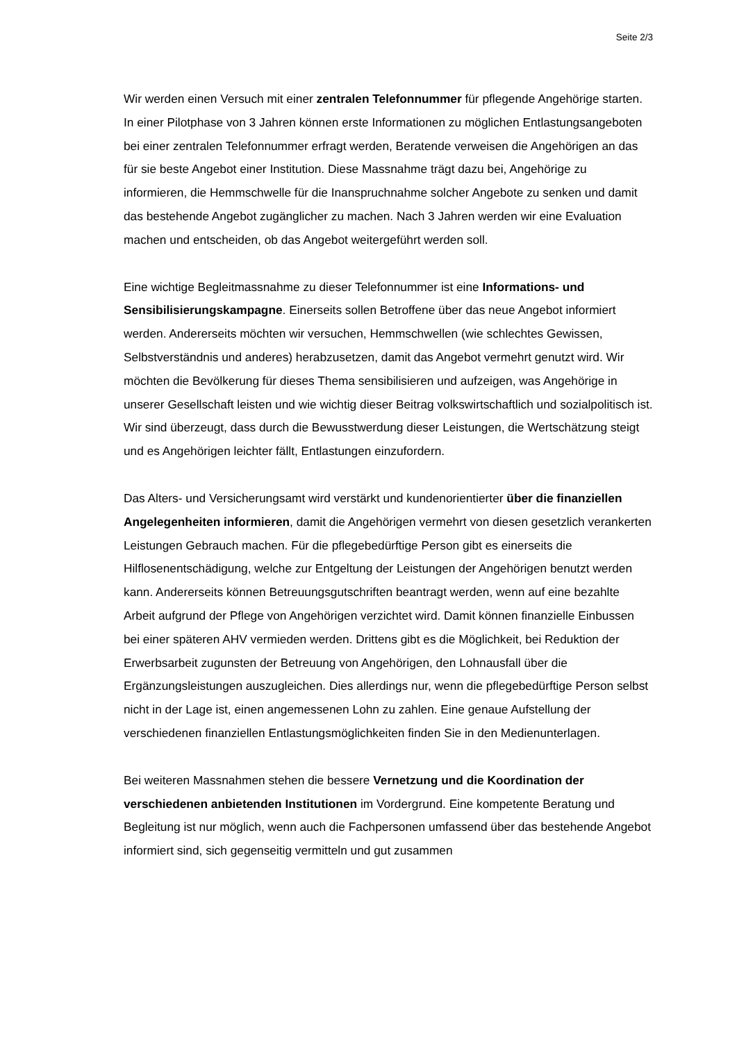Seite 2/3
Wir werden einen Versuch mit einer zentralen Telefonnummer für pflegende Angehörige starten. In einer Pilotphase von 3 Jahren können erste Informationen zu möglichen Entlastungsangeboten bei einer zentralen Telefonnummer erfragt werden, Beratende verweisen die Angehörigen an das für sie beste Angebot einer Institution. Diese Massnahme trägt dazu bei, Angehörige zu informieren, die Hemmschwelle für die Inanspruchnahme solcher Angebote zu senken und damit das bestehende Angebot zugänglicher zu machen. Nach 3 Jahren werden wir eine Evaluation machen und entscheiden, ob das Angebot weitergeführt werden soll.
Eine wichtige Begleitmassnahme zu dieser Telefonnummer ist eine Informations- und Sensibilisierungskampagne. Einerseits sollen Betroffene über das neue Angebot informiert werden. Andererseits möchten wir versuchen, Hemmschwellen (wie schlechtes Gewissen, Selbstverständnis und anderes) herabzusetzen, damit das Angebot vermehrt genutzt wird. Wir möchten die Bevölkerung für dieses Thema sensibilisieren und aufzeigen, was Angehörige in unserer Gesellschaft leisten und wie wichtig dieser Beitrag volkswirtschaftlich und sozialpolitisch ist. Wir sind überzeugt, dass durch die Bewusstwerdung dieser Leistungen, die Wertschätzung steigt und es Angehörigen leichter fällt, Entlastungen einzufordern.
Das Alters- und Versicherungsamt wird verstärkt und kundenorientierter über die finanziellen Angelegenheiten informieren, damit die Angehörigen vermehrt von diesen gesetzlich verankerten Leistungen Gebrauch machen. Für die pflegebedürftige Person gibt es einerseits die Hilflosenentschädigung, welche zur Entgeltung der Leistungen der Angehörigen benutzt werden kann. Andererseits können Betreuungsgutschriften beantragt werden, wenn auf eine bezahlte Arbeit aufgrund der Pflege von Angehörigen verzichtet wird. Damit können finanzielle Einbussen bei einer späteren AHV vermieden werden. Drittens gibt es die Möglichkeit, bei Reduktion der Erwerbsarbeit zugunsten der Betreuung von Angehörigen, den Lohnausfall über die Ergänzungsleistungen auszugleichen. Dies allerdings nur, wenn die pflegebedürftige Person selbst nicht in der Lage ist, einen angemessenen Lohn zu zahlen. Eine genaue Aufstellung der verschiedenen finanziellen Entlastungsmöglichkeiten finden Sie in den Medienunterlagen.
Bei weiteren Massnahmen stehen die bessere Vernetzung und die Koordination der verschiedenen anbietenden Institutionen im Vordergrund. Eine kompetente Beratung und Begleitung ist nur möglich, wenn auch die Fachpersonen umfassend über das bestehende Angebot informiert sind, sich gegenseitig vermitteln und gut zusammen